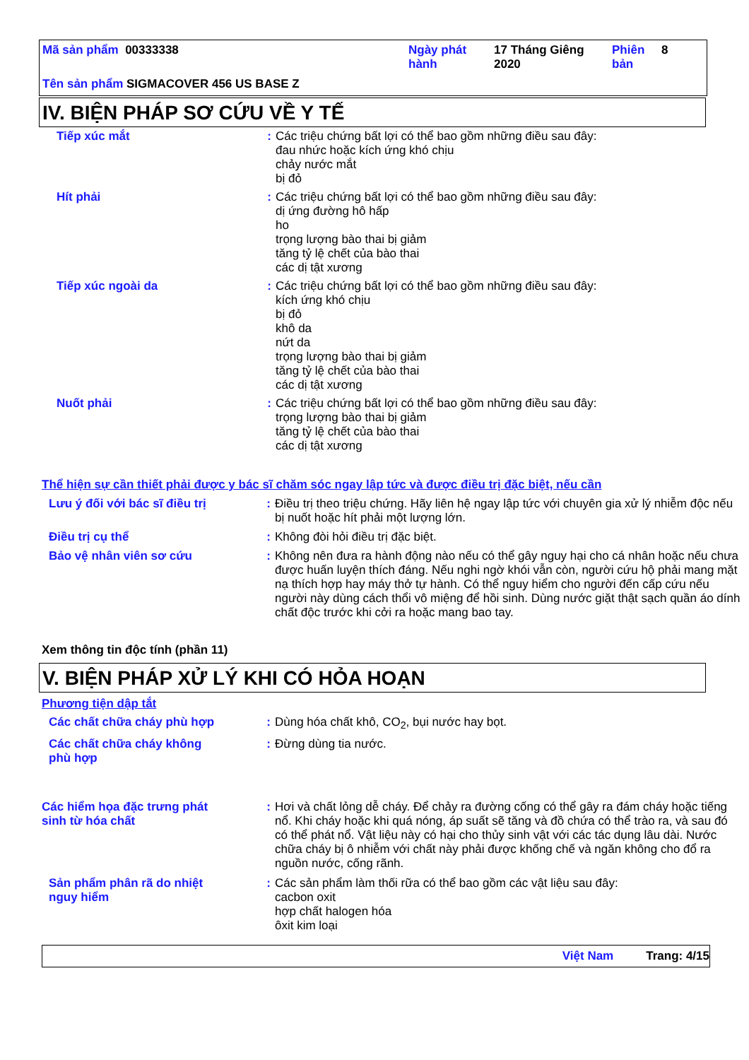Mã sản phẩm 00333338
Ngày phát hành
17 Tháng Giêng 2020
Phiên bản
8
Tên sản phẩm SIGMACOVER 456 US BASE Z
IV. BIỆN PHÁP SƠ CỨU VỀ Y TẾ
Tiếp xúc mắt : Các triệu chứng bất lợi có thể bao gồm những điều sau đây:
đau nhức hoặc kích ứng khó chịu
chảy nước mắt
bị đỏ
Hít phải : Các triệu chứng bất lợi có thể bao gồm những điều sau đây:
dị ứng đường hô hấp
ho
trọng lượng bào thai bị giảm
tăng tỷ lệ chết của bào thai
các dị tật xương
Tiếp xúc ngoài da : Các triệu chứng bất lợi có thể bao gồm những điều sau đây:
kích ứng khó chịu
bị đỏ
khô da
nứt da
trọng lượng bào thai bị giảm
tăng tỷ lệ chết của bào thai
các dị tật xương
Nuốt phải : Các triệu chứng bất lợi có thể bao gồm những điều sau đây:
trọng lượng bào thai bị giảm
tăng tỷ lệ chết của bào thai
các dị tật xương
Thể hiện sự cần thiết phải được y bác sĩ chăm sóc ngay lập tức và được điều trị đặc biệt, nếu cần
Lưu ý đối với bác sĩ điều trị
: Điều trị theo triệu chứng. Hãy liên hệ ngay lập tức với chuyên gia xử lý nhiễm độc nếu bị nuốt hoặc hít phải một lượng lớn.
Điều trị cụ thể : Không đòi hỏi điều trị đặc biệt.
Bảo vệ nhân viên sơ cứu : Không nên đưa ra hành động nào nếu có thể gây nguy hại cho cá nhân hoặc nếu chưa được huấn luyện thích đáng. Nếu nghi ngờ khói vẫn còn, người cứu hộ phải mang mặt nạ thích hợp hay máy thở tự hành. Có thể nguy hiểm cho người đến cấp cứu nếu người này dùng cách thổi vô miệng để hồi sinh. Dùng nước giặt thật sạch quần áo dính chất độc trước khi cởi ra hoặc mang bao tay.
Xem thông tin độc tính (phần 11)
V. BIỆN PHÁP XỬ LÝ KHI CÓ HỎA HOẠN
Phương tiện dập tắt
Các chất chữa cháy phù hợp
: Dùng hóa chất khô, CO<sub>2</sub>, bụi nước hay bọt.
Các chất chữa cháy không phù hợp
: Đừng dùng tia nước.
Các hiểm họa đặc trưng phát sinh từ hóa chất
: Hơi và chất lỏng dễ cháy. Để chảy ra đường cống có thể gây ra đám cháy hoặc tiếng nổ. Khi cháy hoặc khi quá nóng, áp suất sẽ tăng và đồ chứa có thể trào ra, và sau đó có thể phát nổ. Vật liệu này có hại cho thủy sinh vật với các tác dụng lâu dài. Nước chữa cháy bị ô nhiễm với chất này phải được khống chế và ngăn không cho đổ ra nguồn nước, cống rãnh.
Sản phẩm phân rã do nhiệt nguy hiểm
: Các sản phẩm làm thối rữa có thể bao gồm các vật liệu sau đây:
cacbon oxit
hợp chất halogen hóa
ôxit kim loại
Việt Nam Trang: 4/15